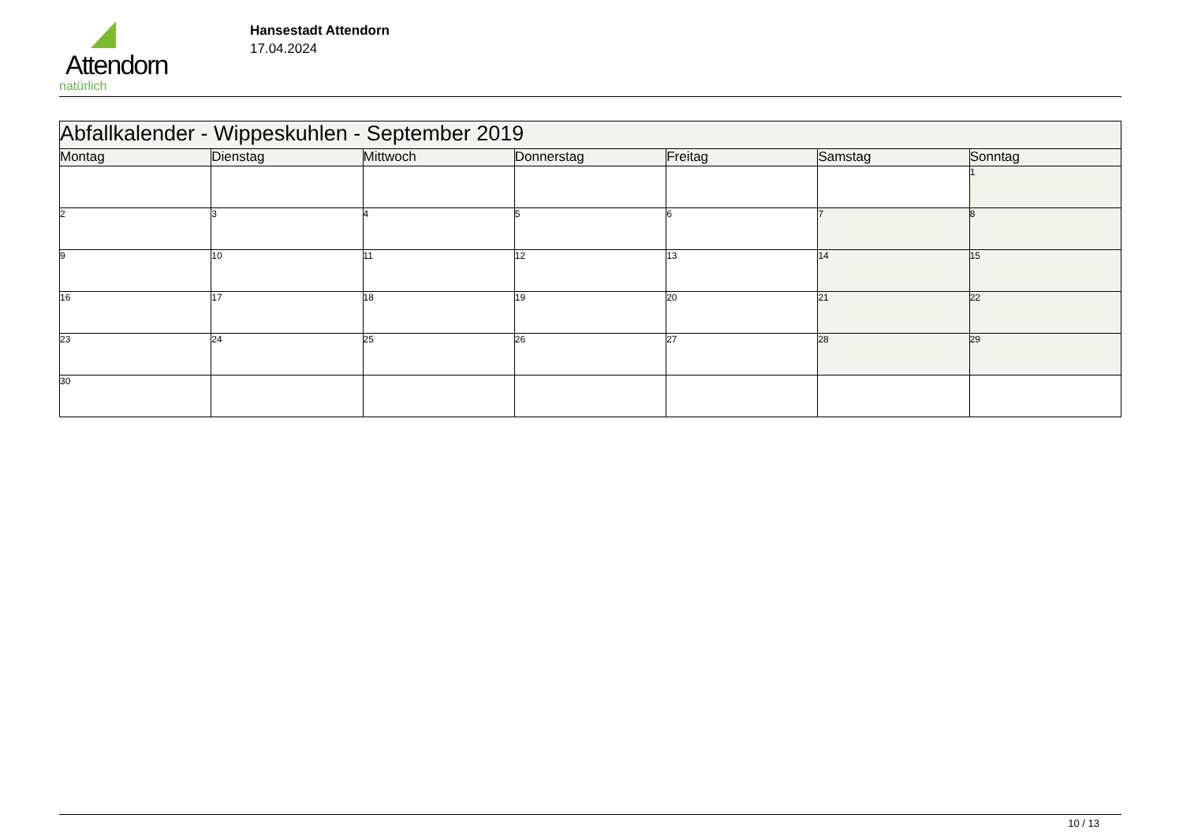Attendorn
natürlich
Hansestadt Attendorn
17.04.2024
| Abfallkalender - Wippeskuhlen - September 2019 | | | | | | |
| Montag | Dienstag | Mittwoch | Donnerstag | Freitag | Samstag | Sonntag |
| | | | | | | 1 |
| 2 | 3 | 4 | 5 | 6 | 7 | 8 |
| 9 | 10 | 11 | 12 | 13 | 14 | 15 |
| 16 | 17 | 18 | 19 | 20 | 21 | 22 |
| 23 | 24 | 25 | 26 | 27 | 28 | 29 |
| 30 | | | | | | |
10 / 13